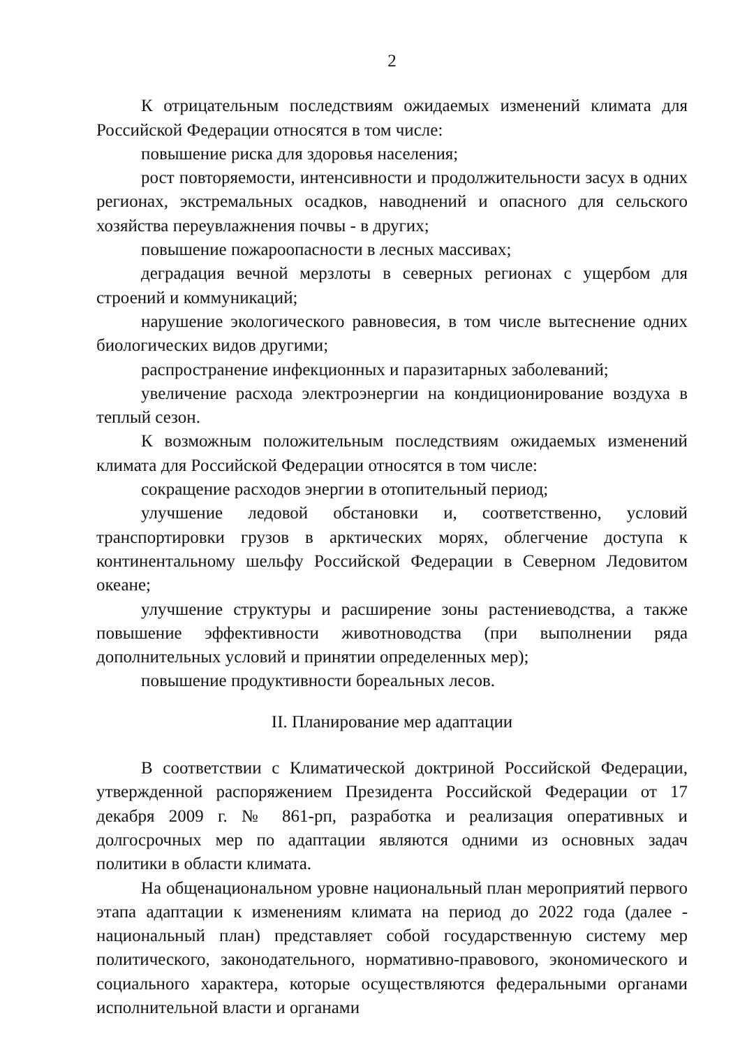2
К отрицательным последствиям ожидаемых изменений климата для Российской Федерации относятся в том числе:
повышение риска для здоровья населения;
рост повторяемости, интенсивности и продолжительности засух в одних регионах, экстремальных осадков, наводнений и опасного для сельского хозяйства переувлажнения почвы - в других;
повышение пожароопасности в лесных массивах;
деградация вечной мерзлоты в северных регионах с ущербом для строений и коммуникаций;
нарушение экологического равновесия, в том числе вытеснение одних биологических видов другими;
распространение инфекционных и паразитарных заболеваний;
увеличение расхода электроэнергии на кондиционирование воздуха в теплый сезон.
К возможным положительным последствиям ожидаемых изменений климата для Российской Федерации относятся в том числе:
сокращение расходов энергии в отопительный период;
улучшение ледовой обстановки и, соответственно, условий транспортировки грузов в арктических морях, облегчение доступа к континентальному шельфу Российской Федерации в Северном Ледовитом океане;
улучшение структуры и расширение зоны растениеводства, а также повышение эффективности животноводства (при выполнении ряда дополнительных условий и принятии определенных мер);
повышение продуктивности бореальных лесов.
II. Планирование мер адаптации
В соответствии с Климатической доктриной Российской Федерации, утвержденной распоряжением Президента Российской Федерации от 17 декабря 2009 г. № 861-рп, разработка и реализация оперативных и долгосрочных мер по адаптации являются одними из основных задач политики в области климата.
На общенациональном уровне национальный план мероприятий первого этапа адаптации к изменениям климата на период до 2022 года (далее - национальный план) представляет собой государственную систему мер политического, законодательного, нормативно-правового, экономического и социального характера, которые осуществляются федеральными органами исполнительной власти и органами